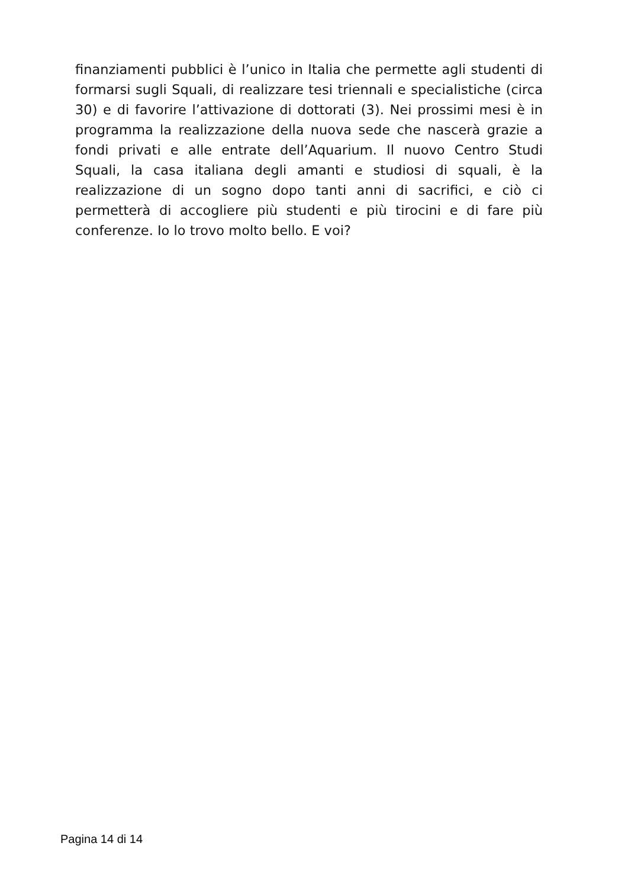finanziamenti pubblici è l’unico in Italia che permette agli studenti di formarsi sugli Squali, di realizzare tesi triennali e specialistiche (circa 30) e di favorire l’attivazione di dottorati (3). Nei prossimi mesi è in programma la realizzazione della nuova sede che nascerà grazie a fondi privati e alle entrate dell’Aquarium. Il nuovo Centro Studi Squali, la casa italiana degli amanti e studiosi di squali, è la realizzazione di un sogno dopo tanti anni di sacrifici, e ciò ci permetterà di accogliere più studenti e più tirocini e di fare più conferenze. Io lo trovo molto bello. E voi?
Pagina 14 di 14